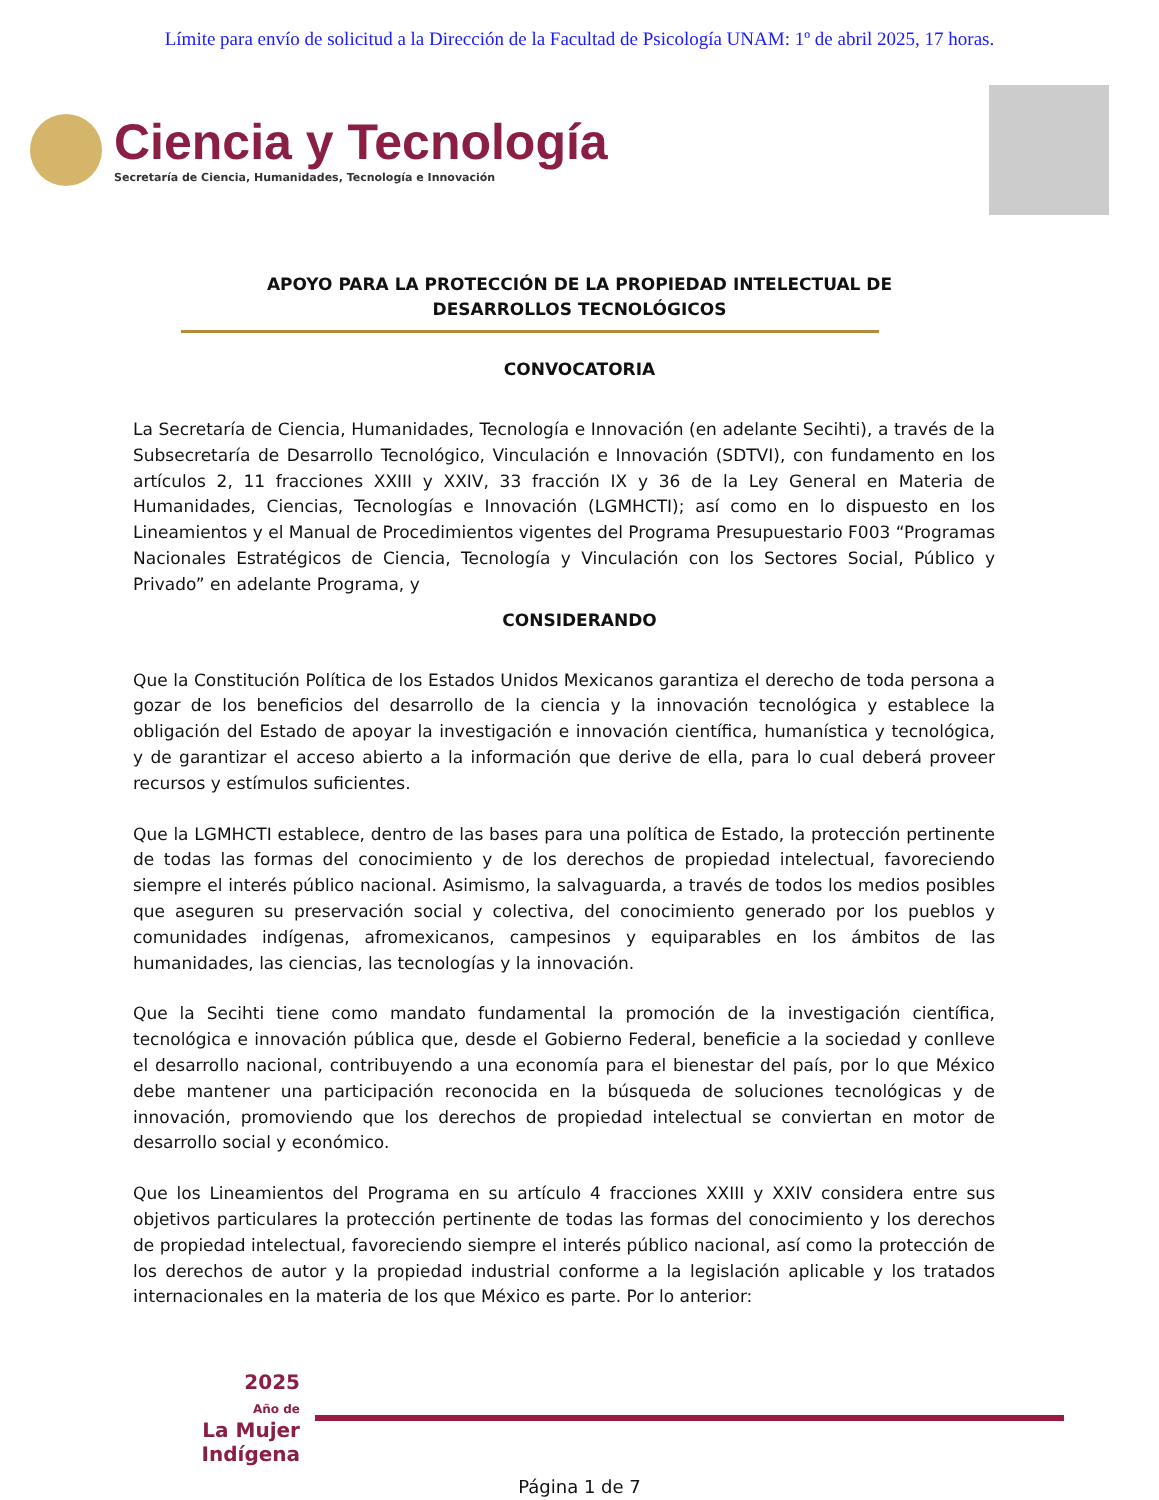Límite para envío de solicitud a la Dirección de la Facultad de Psicología UNAM: 1º de abril 2025, 17 horas.
Ciencia y Tecnología
Secretaría de Ciencia, Humanidades, Tecnología e Innovación
APOYO PARA LA PROTECCIÓN DE LA PROPIEDAD INTELECTUAL DE DESARROLLOS TECNOLÓGICOS
CONVOCATORIA
La Secretaría de Ciencia, Humanidades, Tecnología e Innovación (en adelante Secihti), a través de la Subsecretaría de Desarrollo Tecnológico, Vinculación e Innovación (SDTVI), con fundamento en los artículos 2, 11 fracciones XXIII y XXIV, 33 fracción IX y 36 de la Ley General en Materia de Humanidades, Ciencias, Tecnologías e Innovación (LGMHCTI); así como en lo dispuesto en los Lineamientos y el Manual de Procedimientos vigentes del Programa Presupuestario F003 “Programas Nacionales Estratégicos de Ciencia, Tecnología y Vinculación con los Sectores Social, Público y Privado” en adelante Programa, y
CONSIDERANDO
Que la Constitución Política de los Estados Unidos Mexicanos garantiza el derecho de toda persona a gozar de los beneficios del desarrollo de la ciencia y la innovación tecnológica y establece la obligación del Estado de apoyar la investigación e innovación científica, humanística y tecnológica, y de garantizar el acceso abierto a la información que derive de ella, para lo cual deberá proveer recursos y estímulos suficientes.
Que la LGMHCTI establece, dentro de las bases para una política de Estado, la protección pertinente de todas las formas del conocimiento y de los derechos de propiedad intelectual, favoreciendo siempre el interés público nacional. Asimismo, la salvaguarda, a través de todos los medios posibles que aseguren su preservación social y colectiva, del conocimiento generado por los pueblos y comunidades indígenas, afromexicanos, campesinos y equiparables en los ámbitos de las humanidades, las ciencias, las tecnologías y la innovación.
Que la Secihti tiene como mandato fundamental la promoción de la investigación científica, tecnológica e innovación pública que, desde el Gobierno Federal, beneficie a la sociedad y conlleve el desarrollo nacional, contribuyendo a una economía para el bienestar del país, por lo que México debe mantener una participación reconocida en la búsqueda de soluciones tecnológicas y de innovación, promoviendo que los derechos de propiedad intelectual se conviertan en motor de desarrollo social y económico.
Que los Lineamientos del Programa en su artículo 4 fracciones XXIII y XXIV considera entre sus objetivos particulares la protección pertinente de todas las formas del conocimiento y los derechos de propiedad intelectual, favoreciendo siempre el interés público nacional, así como la protección de los derechos de autor y la propiedad industrial conforme a la legislación aplicable y los tratados internacionales en la materia de los que México es parte. Por lo anterior:
2025
Año de
La Mujer
Indígena
Página 1 de 7